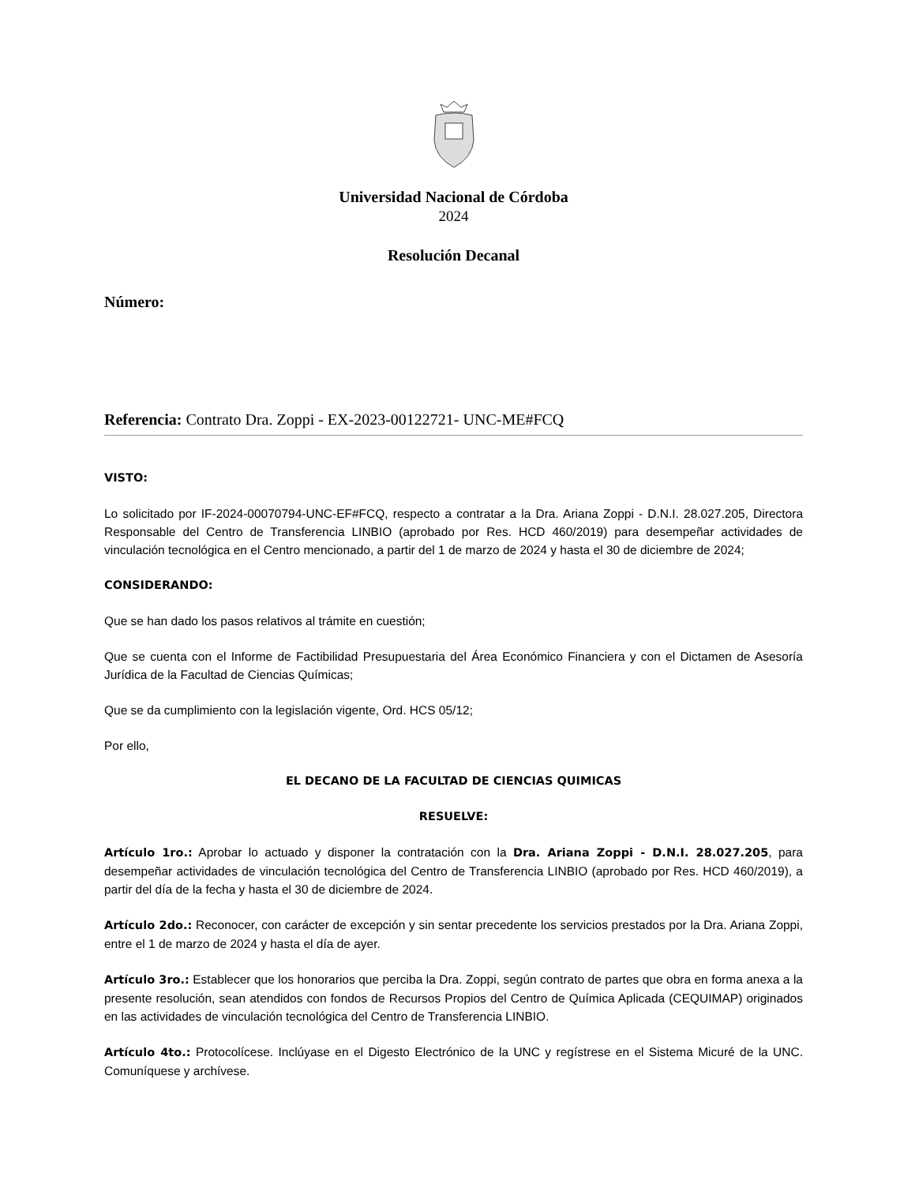Universidad Nacional de Córdoba
2024
Resolución Decanal
Número:
Referencia: Contrato Dra. Zoppi - EX-2023-00122721- UNC-ME#FCQ
VISTO:
Lo solicitado por IF-2024-00070794-UNC-EF#FCQ, respecto a contratar a la Dra. Ariana Zoppi - D.N.I. 28.027.205, Directora Responsable del Centro de Transferencia LINBIO (aprobado por Res. HCD 460/2019) para desempeñar actividades de vinculación tecnológica en el Centro mencionado, a partir del 1 de marzo de 2024 y hasta el 30 de diciembre de 2024;
CONSIDERANDO:
Que se han dado los pasos relativos al trámite en cuestión;
Que se cuenta con el Informe de Factibilidad Presupuestaria del Área Económico Financiera y con el Dictamen de Asesoría Jurídica de la Facultad de Ciencias Químicas;
Que se da cumplimiento con la legislación vigente, Ord. HCS 05/12;
Por ello,
EL DECANO DE LA FACULTAD DE CIENCIAS QUIMICAS
RESUELVE:
Artículo 1ro.: Aprobar lo actuado y disponer la contratación con la Dra. Ariana Zoppi - D.N.I. 28.027.205, para desempeñar actividades de vinculación tecnológica del Centro de Transferencia LINBIO (aprobado por Res. HCD 460/2019), a partir del día de la fecha y hasta el 30 de diciembre de 2024.
Artículo 2do.: Reconocer, con carácter de excepción y sin sentar precedente los servicios prestados por la Dra. Ariana Zoppi, entre el 1 de marzo de 2024 y hasta el día de ayer.
Artículo 3ro.: Establecer que los honorarios que perciba la Dra. Zoppi, según contrato de partes que obra en forma anexa a la presente resolución, sean atendidos con fondos de Recursos Propios del Centro de Química Aplicada (CEQUIMAP) originados en las actividades de vinculación tecnológica del Centro de Transferencia LINBIO.
Artículo 4to.: Protocolícese. Inclúyase en el Digesto Electrónico de la UNC y regístrese en el Sistema Micuré de la UNC. Comuníquese y archívese.